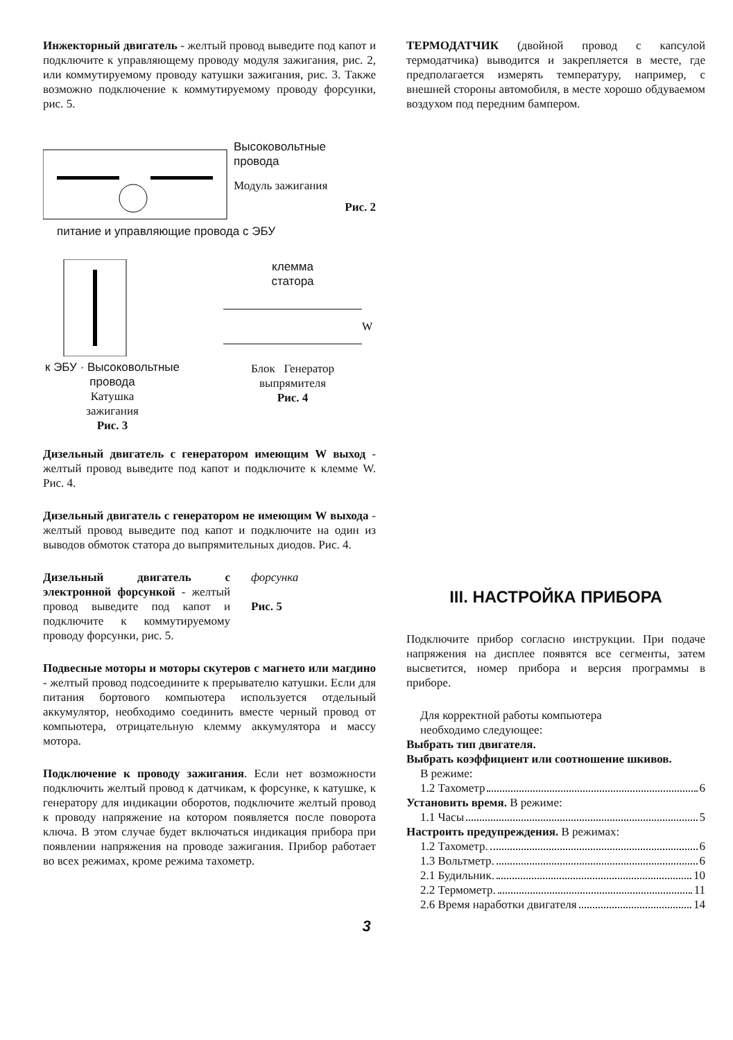Инжекторный двигатель - желтый провод выведите под капот и подключите к управляющему проводу модуля зажигания, рис. 2, или коммутируемому проводу катушки зажигания, рис. 3. Также возможно подключение к коммутируемому проводу форсунки, рис. 5.
Высоковольтные
провода
Модуль зажигания
Рис. 2
питание и управляющие провода с ЭБУ
к ЭБУ · Высоковольтные провода
Катушка
зажигания
Рис. 3
клемма
статора
W
Блок Генератор
выпрямителя
Рис. 4
Дизельный двигатель с генератором имеющим W выход - желтый провод выведите под капот и подключите к клемме W. Рис. 4.
Дизельный двигатель с генератором не имеющим W выхода - желтый провод выведите под капот и подключите на один из выводов обмоток статора до выпрямительных диодов. Рис. 4.
Дизельный двигатель с электронной форсункой - желтый провод выведите под капот и подключите к коммутируемому проводу форсунки, рис. 5.
форсунка
Рис. 5
Подвесные моторы и моторы скутеров с магнето или магдино - желтый провод подсоедините к прерывателю катушки. Если для питания бортового компьютера используется отдельный аккумулятор, необходимо соединить вместе черный провод от компьютера, отрицательную клемму аккумулятора и массу мотора.
Подключение к проводу зажигания. Если нет возможности подключить желтый провод к датчикам, к форсунке, к катушке, к генератору для индикации оборотов, подключите желтый провод к проводу напряжение на котором появляется после поворота ключа. В этом случае будет включаться индикация прибора при появлении напряжения на проводе зажигания. Прибор работает во всех режимах, кроме режима тахометр.
ТЕРМОДАТЧИК (двойной провод с капсулой термодатчика) выводится и закрепляется в месте, где предполагается измерять температуру, например, с внешней стороны автомобиля, в месте хорошо обдуваемом воздухом под передним бампером.
III. НАСТРОЙКА ПРИБОРА
Подключите прибор согласно инструкции. При подаче напряжения на дисплее появятся все сегменты, затем высветится, номер прибора и версия программы в приборе.
Для корректной работы компьютера
необходимо следующее:
Выбрать тип двигателя.
Выбрать коэффициент или соотношение шкивов.
В режиме:
1.2 Тахометр 6
Установить время. В режиме:
1.1 Часы 5
Настроить предупреждения. В режимах:
1.2 Тахометр. 6
1.3 Вольтметр. 6
2.1 Будильник. 10
2.2 Термометр. 11
2.6 Время наработки двигателя 14
3